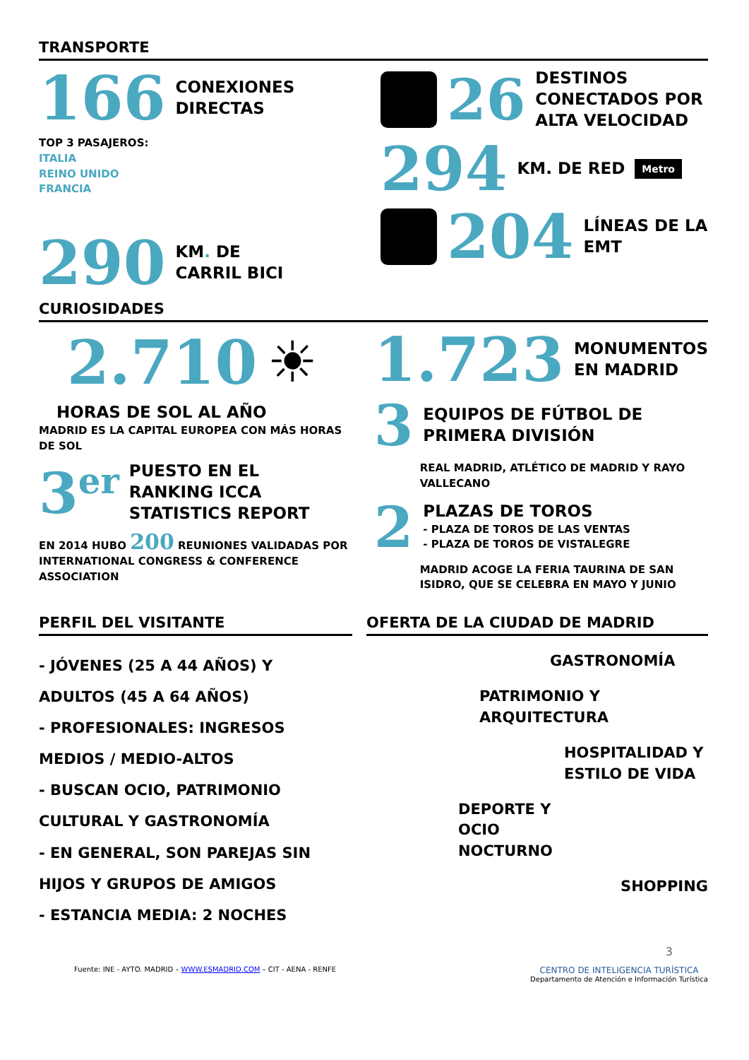TRANSPORTE
166 CONEXIONES
DIRECTAS
TOP 3 PASAJEROS:
ITALIA
REINO UNIDO
FRANCIA
290 KM. DE
CARRIL BICI
26 DESTINOS
CONECTADOS POR
ALTA VELOCIDAD
294 KM. DE RED Metro
204 LÍNEAS DE LA
EMT
CURIOSIDADES
2.710 ☀
HORAS DE SOL AL AÑO
MADRID ES LA CAPITAL EUROPEA CON MÁS HORAS DE SOL
3<sup>er</sup> PUESTO EN EL
RANKING ICCA
STATISTICS REPORT
EN 2014 HUBO 200 REUNIONES VALIDADAS POR INTERNATIONAL CONGRESS & CONFERENCE ASSOCIATION
1.723 MONUMENTOS
EN MADRID
3 EQUIPOS DE FÚTBOL DE
PRIMERA DIVISIÓN
REAL MADRID, ATLÉTICO DE MADRID Y RAYO VALLECANO
2 PLAZAS DE TOROS
- PLAZA DE TOROS DE LAS VENTAS
- PLAZA DE TOROS DE VISTALEGRE
MADRID ACOGE LA FERIA TAURINA DE SAN ISIDRO, QUE SE CELEBRA EN MAYO Y JUNIO
PERFIL DEL VISITANTE
- JÓVENES (25 A 44 AÑOS) Y ADULTOS (45 A 64 AÑOS)
- PROFESIONALES: INGRESOS MEDIOS / MEDIO-ALTOS
- BUSCAN OCIO, PATRIMONIO CULTURAL Y GASTRONOMÍA
- EN GENERAL, SON PAREJAS SIN HIJOS Y GRUPOS DE AMIGOS
- ESTANCIA MEDIA: 2 NOCHES
OFERTA DE LA CIUDAD DE MADRID
GASTRONOMÍA
PATRIMONIO Y
ARQUITECTURA
HOSPITALIDAD Y
ESTILO DE VIDA
DEPORTE Y
OCIO
NOCTURNO
SHOPPING
3
Fuente: INE - AYTO. MADRID – WWW.ESMADRID.COM – CIT - AENA - RENFE CENTRO DE INTELIGENCIA TURÍSTICA
Departamento de Atención e Información Turística